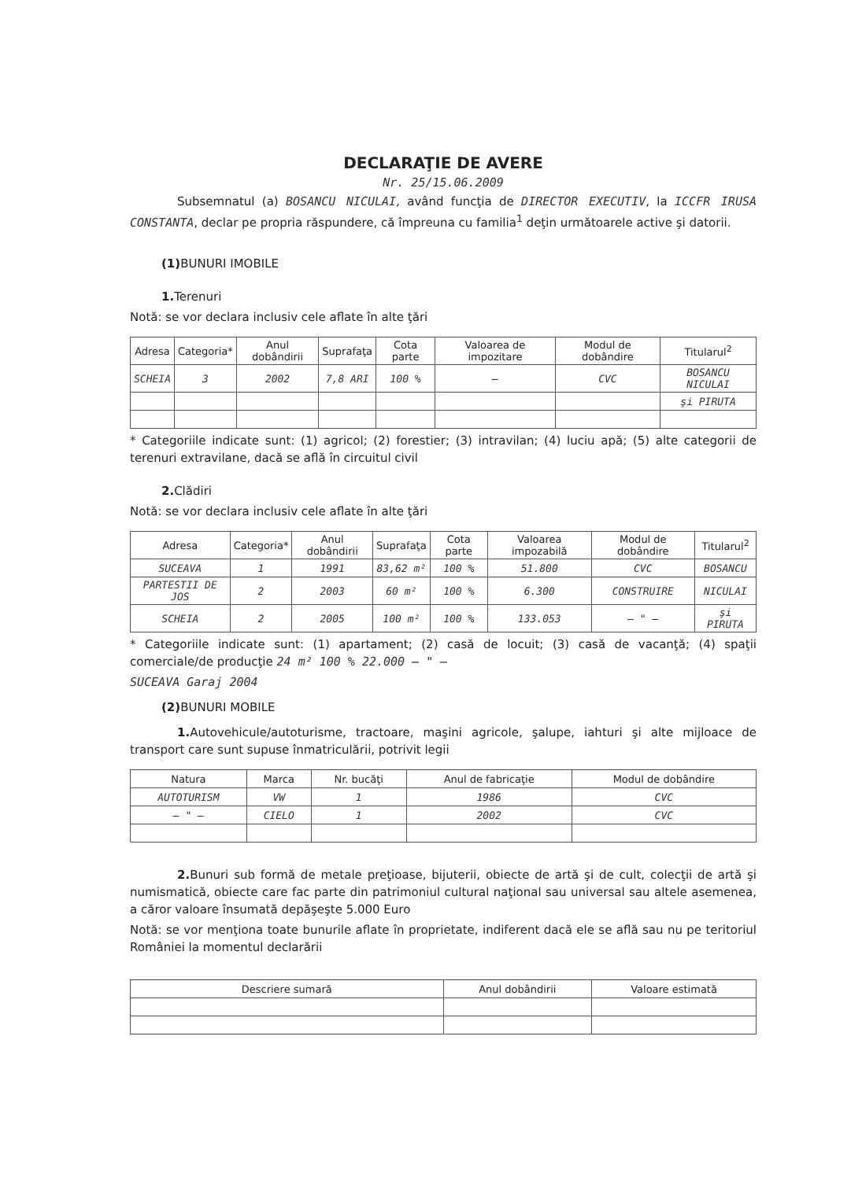DECLARAŢIE DE AVERE
Nr. 25/15.06.2009
Subsemnatul (a) BOSANCU NICULAI, având funcţia de DIRECTOR EXECUTIV, la ICCFR IRUSA CONSTANTA, declar pe propria răspundere, că împreuna cu familia<sup>1</sup> deţin următoarele active şi datorii.
(1) BUNURI IMOBILE
1. Terenuri
Notă: se vor declara inclusiv cele aflate în alte ţări
| Adresa | Categoria* | Anul dobândirii | Suprafaţa | Cota parte | Valoarea de impozitare | Modul de dobândire | Titularul<sup>2</sup> |
| --- | --- | --- | --- | --- | --- | --- | --- |
| SCHEIA | 3 | 2002 | 7,8 ARI | 100 % | — | CVC | BOSANCU NICULAI |
| | | | | | | | şi PIRUTA |
* Categoriile indicate sunt: (1) agricol; (2) forestier; (3) intravilan; (4) luciu apă; (5) alte categorii de terenuri extravilane, dacă se află în circuitul civil
2. Clădiri
Notă: se vor declara inclusiv cele aflate în alte ţări
| Adresa | Categoria* | Anul dobândirii | Suprafaţa | Cota parte | Valoarea impozabilă | Modul de dobândire | Titularul<sup>2</sup> |
| --- | --- | --- | --- | --- | --- | --- | --- |
| SUCEAVA | 1 | 1991 | 83,62 m² | 100 % | 51.800 | CVC | BOSANCU |
| PARTESTII DE JOS | 2 | 2003 | 60 m² | 100 % | 6.300 | CONSTRUIRE | NICULAI |
| SCHEIA | 2 | 2005 | 100 m² | 100 % | 133.053 | — " — | şi PIRUTA |
* Categoriile indicate sunt: (1) apartament; (2) casă de locuit; (3) casă de vacanţă; (4) spaţii comerciale/de producţie 24 m² 100 % 22.000 — " —
SUCEAVA Garaj 2004
(2) BUNURI MOBILE
1. Autovehicule/autoturisme, tractoare, maşini agricole, şalupe, iahturi şi alte mijloace de transport care sunt supuse înmatriculării, potrivit legii
| Natura | Marca | Nr. bucăţi | Anul de fabricaţie | Modul de dobândire |
| --- | --- | --- | --- | --- |
| AUTOTURISM | VW | 1 | 1986 | CVC |
| — " — | CIELO | 1 | 2002 | CVC |
2. Bunuri sub formă de metale preţioase, bijuterii, obiecte de artă şi de cult, colecţii de artă şi numismatică, obiecte care fac parte din patrimoniul cultural naţional sau universal sau altele asemenea, a căror valoare însumată depăşeşte 5.000 Euro
Notă: se vor menţiona toate bunurile aflate în proprietate, indiferent dacă ele se află sau nu pe teritoriul României la momentul declarării
| Descriere sumară | Anul dobândirii | Valoare estimată |
| --- | --- | --- |